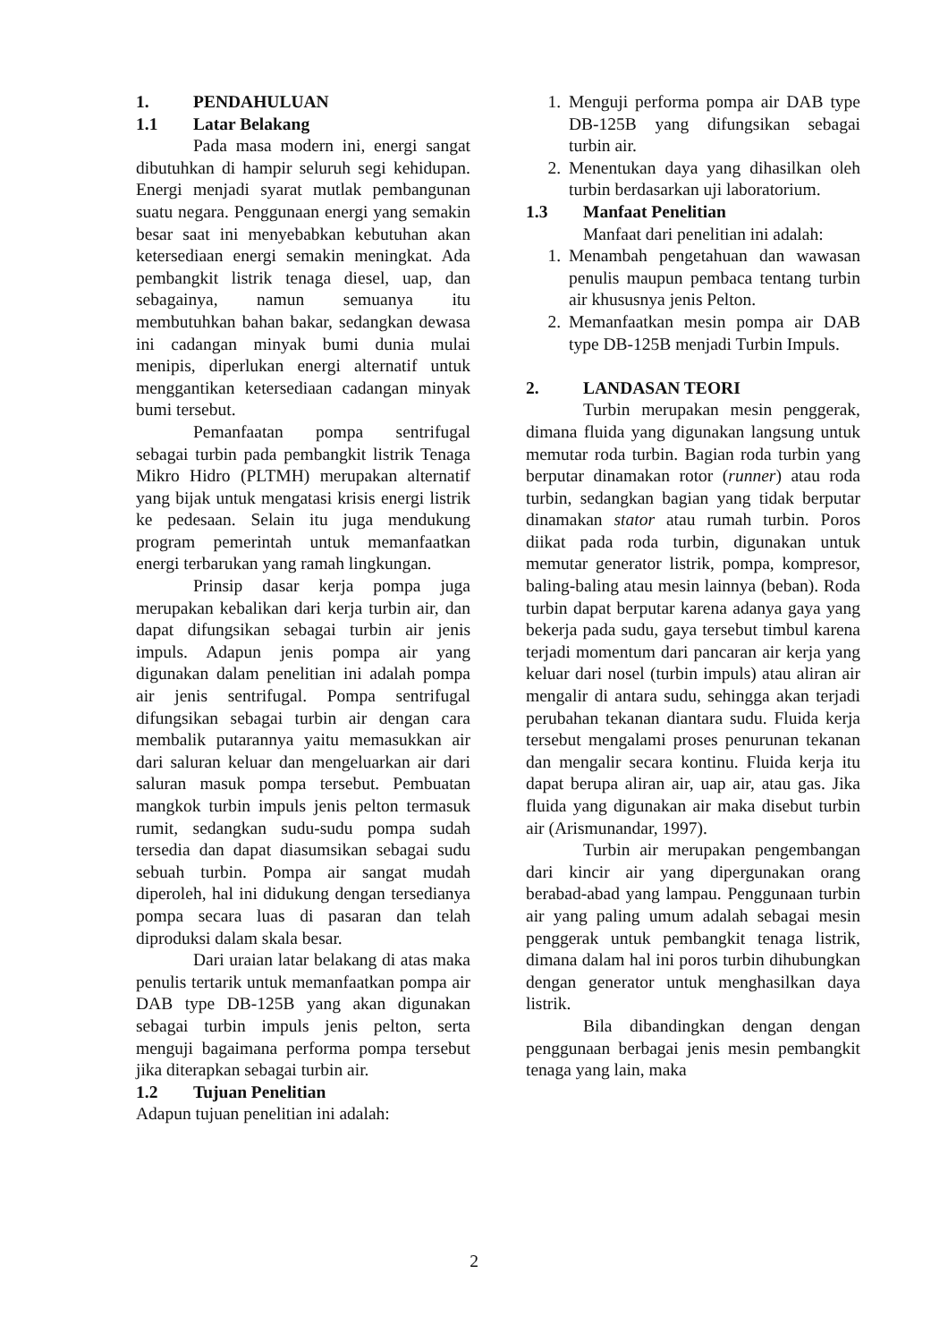1. PENDAHULUAN
1.1 Latar Belakang
Pada masa modern ini, energi sangat dibutuhkan di hampir seluruh segi kehidupan. Energi menjadi syarat mutlak pembangunan suatu negara. Penggunaan energi yang semakin besar saat ini menyebabkan kebutuhan akan ketersediaan energi semakin meningkat. Ada pembangkit listrik tenaga diesel, uap, dan sebagainya, namun semuanya itu membutuhkan bahan bakar, sedangkan dewasa ini cadangan minyak bumi dunia mulai menipis, diperlukan energi alternatif untuk menggantikan ketersediaan cadangan minyak bumi tersebut.
Pemanfaatan pompa sentrifugal sebagai turbin pada pembangkit listrik Tenaga Mikro Hidro (PLTMH) merupakan alternatif yang bijak untuk mengatasi krisis energi listrik ke pedesaan. Selain itu juga mendukung program pemerintah untuk memanfaatkan energi terbarukan yang ramah lingkungan.
Prinsip dasar kerja pompa juga merupakan kebalikan dari kerja turbin air, dan dapat difungsikan sebagai turbin air jenis impuls. Adapun jenis pompa air yang digunakan dalam penelitian ini adalah pompa air jenis sentrifugal. Pompa sentrifugal difungsikan sebagai turbin air dengan cara membalik putarannya yaitu memasukkan air dari saluran keluar dan mengeluarkan air dari saluran masuk pompa tersebut. Pembuatan mangkok turbin impuls jenis pelton termasuk rumit, sedangkan sudu-sudu pompa sudah tersedia dan dapat diasumsikan sebagai sudu sebuah turbin. Pompa air sangat mudah diperoleh, hal ini didukung dengan tersedianya pompa secara luas di pasaran dan telah diproduksi dalam skala besar.
Dari uraian latar belakang di atas maka penulis tertarik untuk memanfaatkan pompa air DAB type DB-125B yang akan digunakan sebagai turbin impuls jenis pelton, serta menguji bagaimana performa pompa tersebut jika diterapkan sebagai turbin air.
1.2 Tujuan Penelitian
Adapun tujuan penelitian ini adalah:
1. Menguji performa pompa air DAB type DB-125B yang difungsikan sebagai turbin air.
2. Menentukan daya yang dihasilkan oleh turbin berdasarkan uji laboratorium.
1.3 Manfaat Penelitian
Manfaat dari penelitian ini adalah:
1. Menambah pengetahuan dan wawasan penulis maupun pembaca tentang turbin air khususnya jenis Pelton.
2. Memanfaatkan mesin pompa air DAB type DB-125B menjadi Turbin Impuls.
2. LANDASAN TEORI
Turbin merupakan mesin penggerak, dimana fluida yang digunakan langsung untuk memutar roda turbin. Bagian roda turbin yang berputar dinamakan rotor (runner) atau roda turbin, sedangkan bagian yang tidak berputar dinamakan stator atau rumah turbin. Poros diikat pada roda turbin, digunakan untuk memutar generator listrik, pompa, kompresor, baling-baling atau mesin lainnya (beban). Roda turbin dapat berputar karena adanya gaya yang bekerja pada sudu, gaya tersebut timbul karena terjadi momentum dari pancaran air kerja yang keluar dari nosel (turbin impuls) atau aliran air mengalir di antara sudu, sehingga akan terjadi perubahan tekanan diantara sudu. Fluida kerja tersebut mengalami proses penurunan tekanan dan mengalir secara kontinu. Fluida kerja itu dapat berupa aliran air, uap air, atau gas. Jika fluida yang digunakan air maka disebut turbin air (Arismunandar, 1997).
Turbin air merupakan pengembangan dari kincir air yang dipergunakan orang berabad-abad yang lampau. Penggunaan turbin air yang paling umum adalah sebagai mesin penggerak untuk pembangkit tenaga listrik, dimana dalam hal ini poros turbin dihubungkan dengan generator untuk menghasilkan daya listrik.
Bila dibandingkan dengan dengan penggunaan berbagai jenis mesin pembangkit tenaga yang lain, maka
2